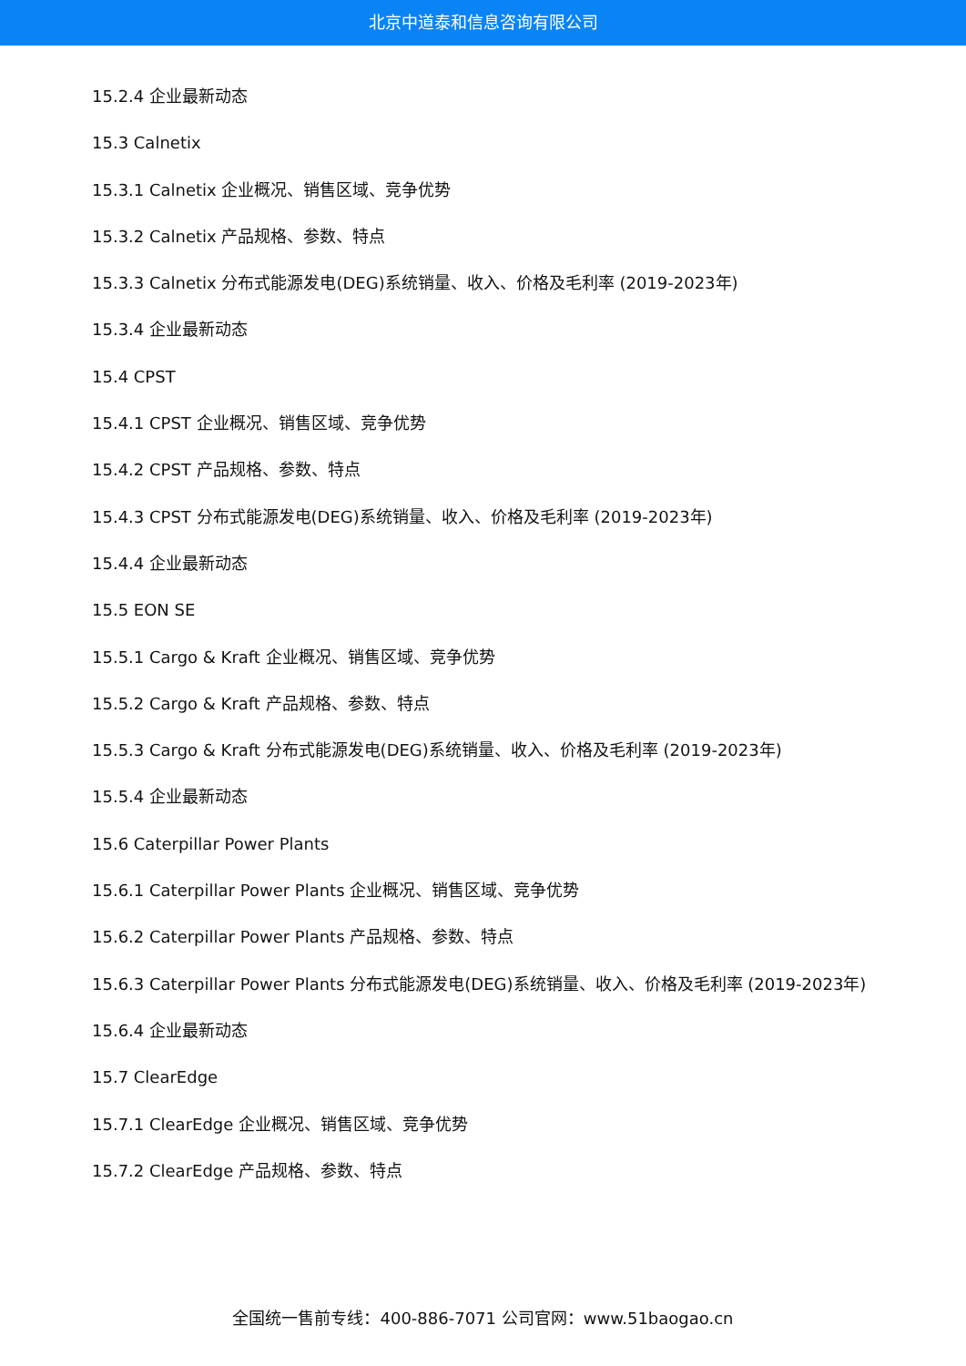北京中道泰和信息咨询有限公司
15.2.4 企业最新动态
15.3 Calnetix
15.3.1 Calnetix 企业概况、销售区域、竞争优势
15.3.2 Calnetix 产品规格、参数、特点
15.3.3 Calnetix 分布式能源发电(DEG)系统销量、收入、价格及毛利率 (2019-2023年)
15.3.4 企业最新动态
15.4 CPST
15.4.1 CPST 企业概况、销售区域、竞争优势
15.4.2 CPST 产品规格、参数、特点
15.4.3 CPST 分布式能源发电(DEG)系统销量、收入、价格及毛利率 (2019-2023年)
15.4.4 企业最新动态
15.5 EON SE
15.5.1 Cargo & Kraft 企业概况、销售区域、竞争优势
15.5.2 Cargo & Kraft 产品规格、参数、特点
15.5.3 Cargo & Kraft 分布式能源发电(DEG)系统销量、收入、价格及毛利率 (2019-2023年)
15.5.4 企业最新动态
15.6 Caterpillar Power Plants
15.6.1 Caterpillar Power Plants 企业概况、销售区域、竞争优势
15.6.2 Caterpillar Power Plants 产品规格、参数、特点
15.6.3 Caterpillar Power Plants 分布式能源发电(DEG)系统销量、收入、价格及毛利率 (2019-2023年)
15.6.4 企业最新动态
15.7 ClearEdge
15.7.1 ClearEdge 企业概况、销售区域、竞争优势
15.7.2 ClearEdge 产品规格、参数、特点
全国统一售前专线：400-886-7071 公司官网：www.51baogao.cn